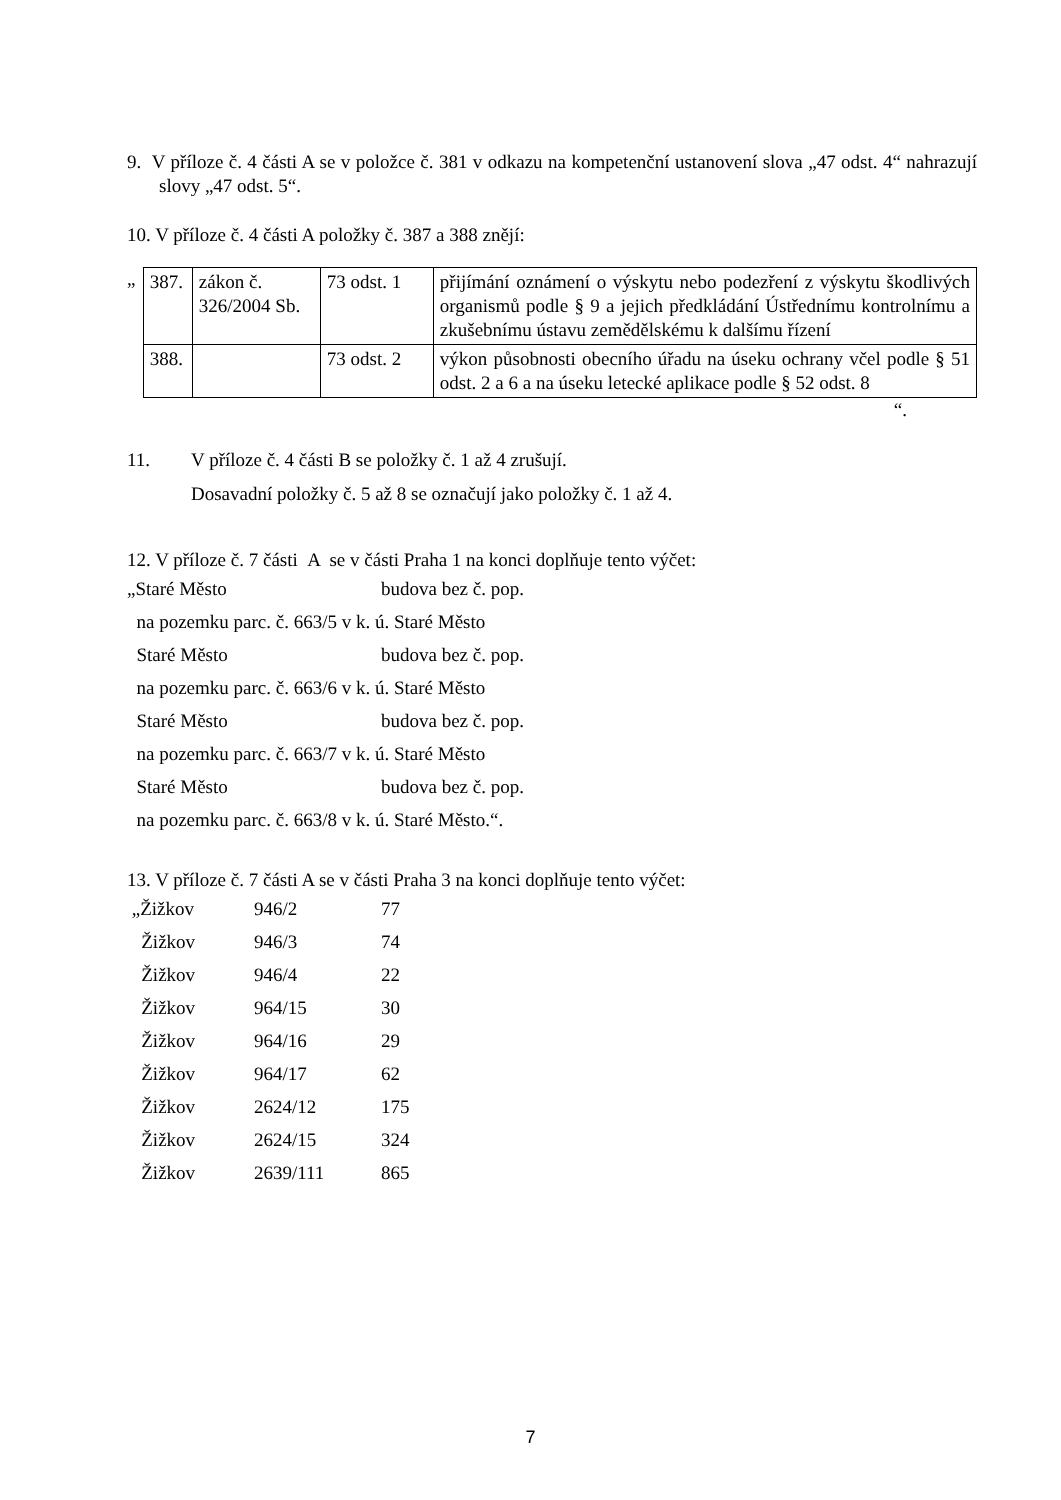9. V příloze č. 4 části A se v položce č. 381 v odkazu na kompetenční ustanovení slova „47 odst. 4“ nahrazují slovy „47 odst. 5“.
10. V příloze č. 4 části A položky č. 387 a 388 znějí:
„
| 387. | zákon č. 326/2004 Sb. | 73 odst. 1 | přijímání oznámení o výskytu nebo podezření z výskytu škodlivých organismů podle § 9 a jejich předkládání Ústřednímu kontrolnímu a zkušebnímu ústavu zemědělskému k dalšímu řízení |
| 388. | | 73 odst. 2 | výkon působnosti obecního úřadu na úseku ochrany včel podle § 51 odst. 2 a 6 a na úseku letecké aplikace podle § 52 odst. 8 |
“.
11. V příloze č. 4 části B se položky č. 1 až 4 zrušují.
Dosavadní položky č. 5 až 8 se označují jako položky č. 1 až 4.
12. V příloze č. 7 části A se v části Praha 1 na konci doplňuje tento výčet:
| „Staré Město | budova bez č. pop. |
| na pozemku parc. č. 663/5 v k. ú. Staré Město | |
| Staré Město | budova bez č. pop. |
| na pozemku parc. č. 663/6 v k. ú. Staré Město | |
| Staré Město | budova bez č. pop. |
| na pozemku parc. č. 663/7 v k. ú. Staré Město | |
| Staré Město | budova bez č. pop. |
| na pozemku parc. č. 663/8 v k. ú. Staré Město.“. | |
13. V příloze č. 7 části A se v části Praha 3 na konci doplňuje tento výčet:
| „Žižkov | 946/2 | 77 |
| Žižkov | 946/3 | 74 |
| Žižkov | 946/4 | 22 |
| Žižkov | 964/15 | 30 |
| Žižkov | 964/16 | 29 |
| Žižkov | 964/17 | 62 |
| Žižkov | 2624/12 | 175 |
| Žižkov | 2624/15 | 324 |
| Žižkov | 2639/111 | 865 |
7